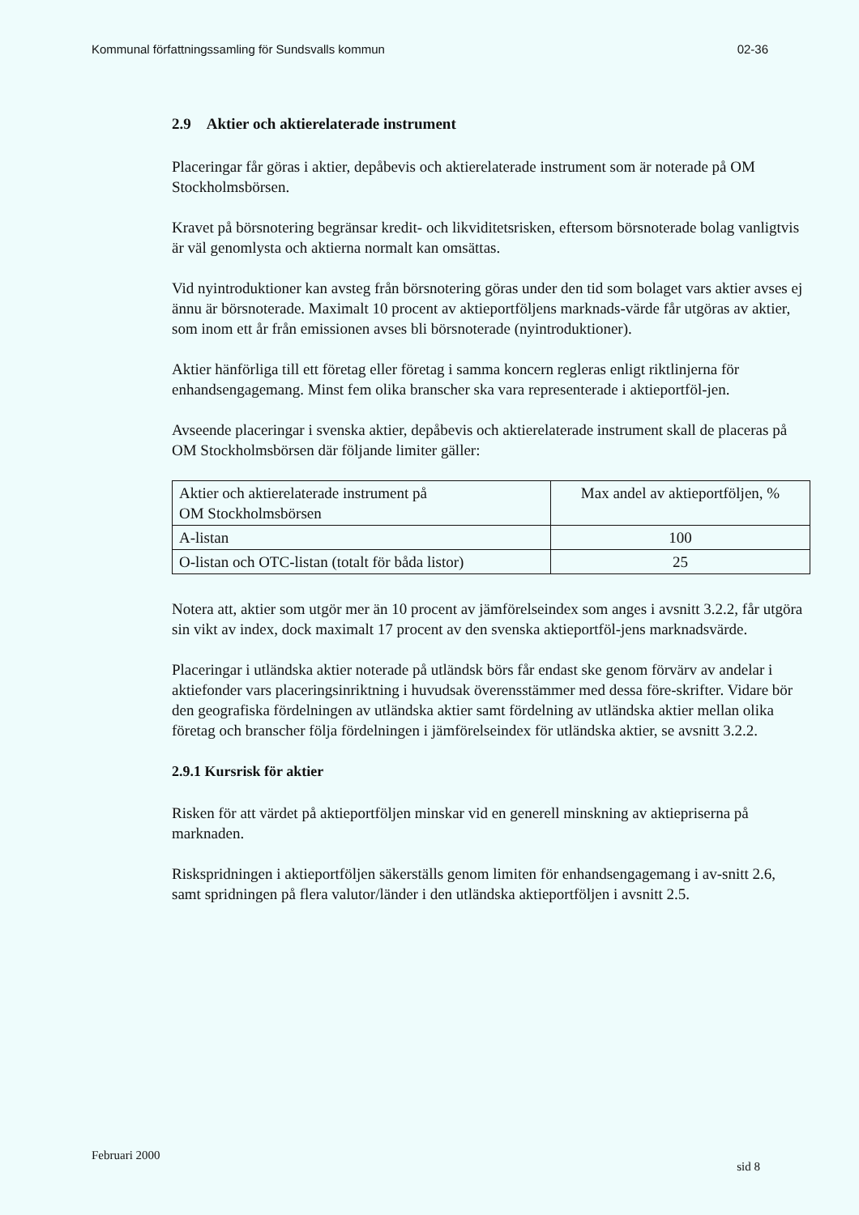Kommunal författningssamling för Sundsvalls kommun 02-36
2.9 Aktier och aktierelaterade instrument
Placeringar får göras i aktier, depåbevis och aktierelaterade instrument som är noterade på OM Stockholmsbörsen.
Kravet på börsnotering begränsar kredit- och likviditetsrisken, eftersom börsnoterade bolag vanligtvis är väl genomlysta och aktierna normalt kan omsättas.
Vid nyintroduktioner kan avsteg från börsnotering göras under den tid som bolaget vars aktier avses ej ännu är börsnoterade. Maximalt 10 procent av aktieportföljens marknads-värde får utgöras av aktier, som inom ett år från emissionen avses bli börsnoterade (nyintroduktioner).
Aktier hänförliga till ett företag eller företag i samma koncern regleras enligt riktlinjerna för enhandsengagemang. Minst fem olika branscher ska vara representerade i aktieportföl-jen.
Avseende placeringar i svenska aktier, depåbevis och aktierelaterade instrument skall de placeras på OM Stockholmsbörsen där följande limiter gäller:
| Aktier och aktierelaterade instrument på OM Stockholmsbörsen | Max andel av aktieportföljen, % |
| A-listan | 100 |
| O-listan och OTC-listan (totalt för båda listor) | 25 |
Notera att, aktier som utgör mer än 10 procent av jämförelseindex som anges i avsnitt 3.2.2, får utgöra sin vikt av index, dock maximalt 17 procent av den svenska aktieportföl-jens marknadsvärde.
Placeringar i utländska aktier noterade på utländsk börs får endast ske genom förvärv av andelar i aktiefonder vars placeringsinriktning i huvudsak överensstämmer med dessa före-skrifter. Vidare bör den geografiska fördelningen av utländska aktier samt fördelning av utländska aktier mellan olika företag och branscher följa fördelningen i jämförelseindex för utländska aktier, se avsnitt 3.2.2.
2.9.1 Kursrisk för aktier
Risken för att värdet på aktieportföljen minskar vid en generell minskning av aktiepriserna på marknaden.
Riskspridningen i aktieportföljen säkerställs genom limiten för enhandsengagemang i av-snitt 2.6, samt spridningen på flera valutor/länder i den utländska aktieportföljen i avsnitt 2.5.
Februari 2000 sid 8